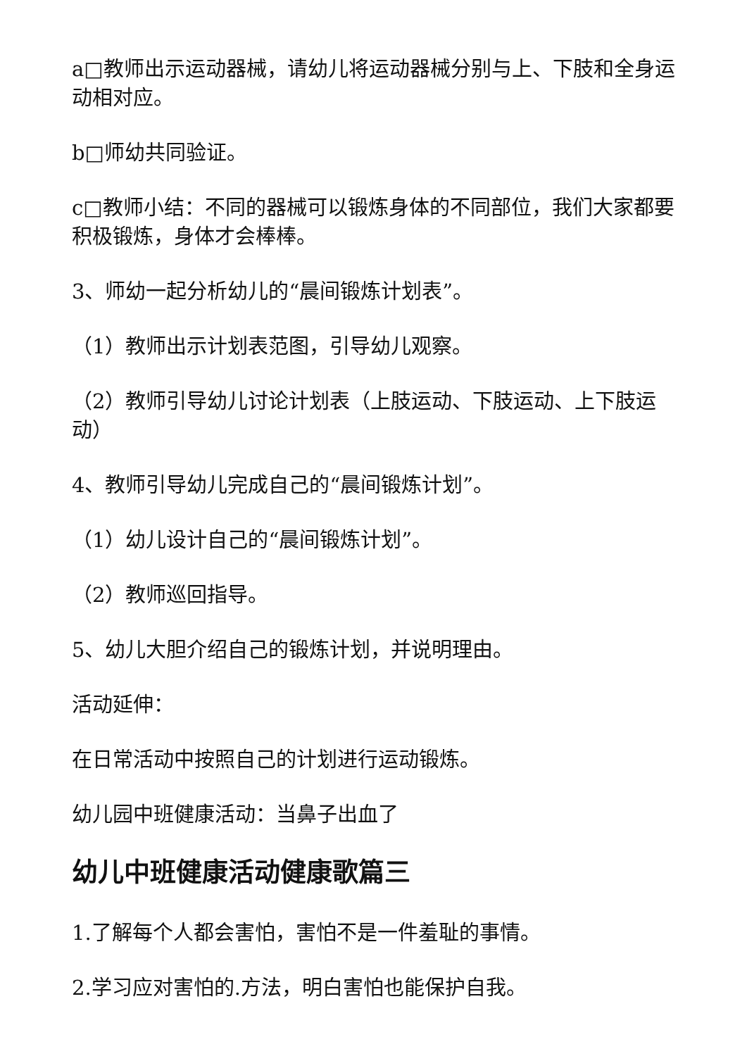a□教师出示运动器械，请幼儿将运动器械分别与上、下肢和全身运动相对应。
b□师幼共同验证。
c□教师小结：不同的器械可以锻炼身体的不同部位，我们大家都要积极锻炼，身体才会棒棒。
3、师幼一起分析幼儿的“晨间锻炼计划表”。
（1）教师出示计划表范图，引导幼儿观察。
（2）教师引导幼儿讨论计划表（上肢运动、下肢运动、上下肢运动）
4、教师引导幼儿完成自己的“晨间锻炼计划”。
（1）幼儿设计自己的“晨间锻炼计划”。
（2）教师巡回指导。
5、幼儿大胆介绍自己的锻炼计划，并说明理由。
活动延伸：
在日常活动中按照自己的计划进行运动锻炼。
幼儿园中班健康活动：当鼻子出血了
幼儿中班健康活动健康歌篇三
1.了解每个人都会害怕，害怕不是一件羞耻的事情。
2.学习应对害怕的.方法，明白害怕也能保护自我。